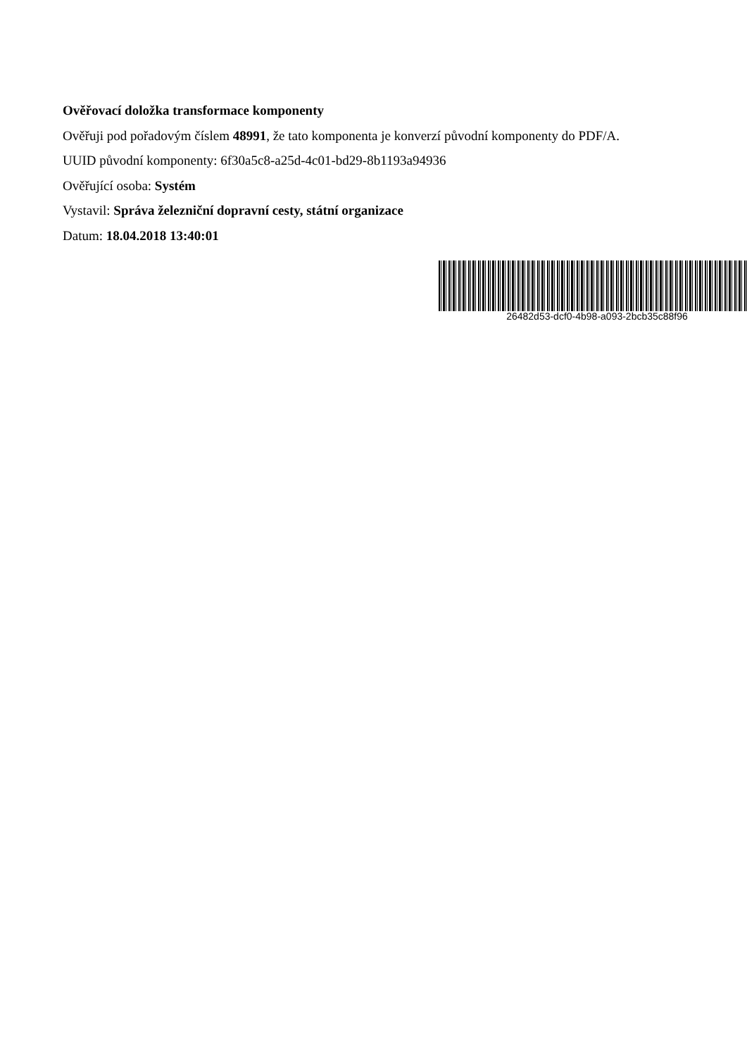Ověřovací doložka transformace komponenty
Ověřuji pod pořadovým číslem 48991, že tato komponenta je konverzí původní komponenty do PDF/A.
UUID původní komponenty: 6f30a5c8-a25d-4c01-bd29-8b1193a94936
Ověřující osoba: Systém
Vystavil: Správa železniční dopravní cesty, státní organizace
Datum: 18.04.2018 13:40:01
26482d53-dcf0-4b98-a093-2bcb35c88f96